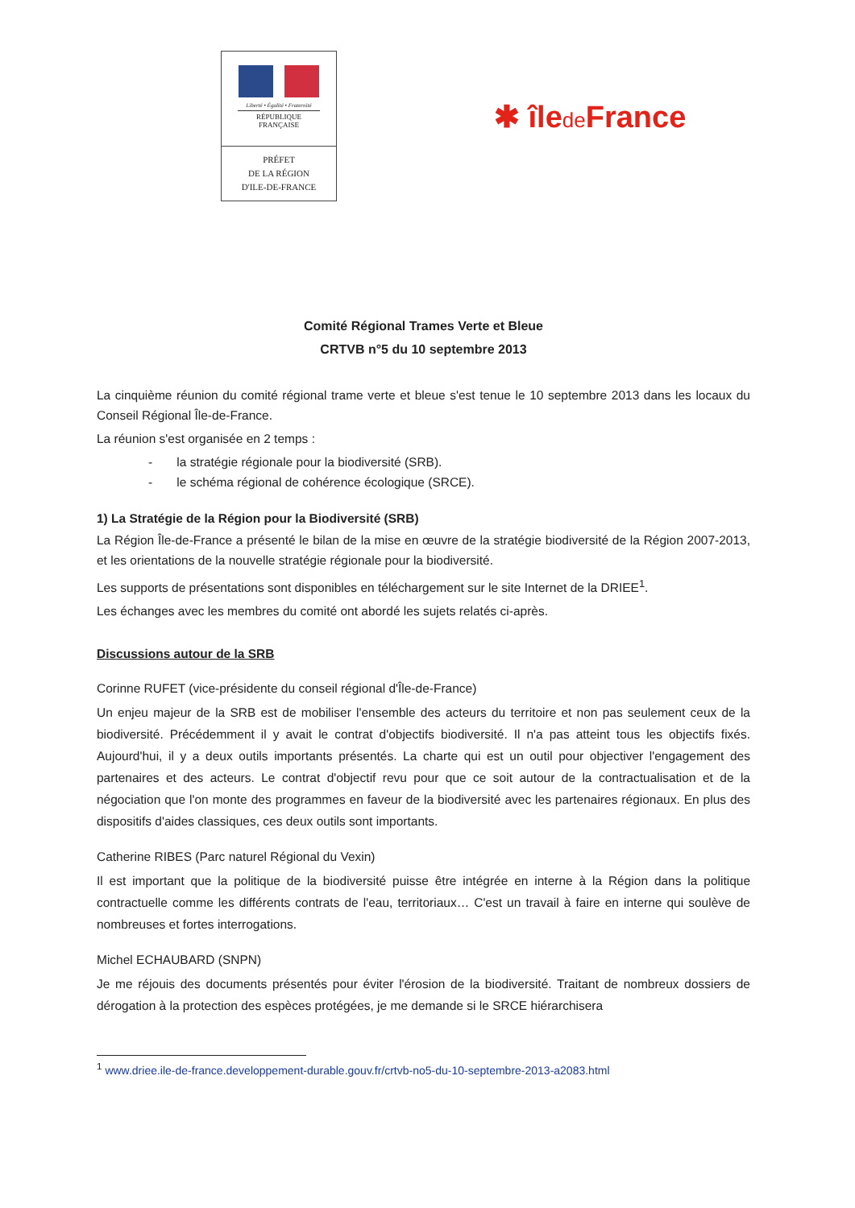Liberté • Égalité • Fraternité
RÉPUBLIQUE FRANÇAISE
PRÉFET
DE LA RÉGION
D'ILE-DE-FRANCE
✱ îlede France
Comité Régional Trames Verte et Bleue
CRTVB n°5 du 10 septembre 2013
La cinquième réunion du comité régional trame verte et bleue s'est tenue le 10 septembre 2013 dans les locaux du Conseil Régional Île-de-France.
La réunion s'est organisée en 2 temps :
- la stratégie régionale pour la biodiversité (SRB).
- le schéma régional de cohérence écologique (SRCE).
1) La Stratégie de la Région pour la Biodiversité (SRB)
La Région Île-de-France a présenté le bilan de la mise en œuvre de la stratégie biodiversité de la Région 2007-2013, et les orientations de la nouvelle stratégie régionale pour la biodiversité.
Les supports de présentations sont disponibles en téléchargement sur le site Internet de la DRIEE<sup>1</sup>.
Les échanges avec les membres du comité ont abordé les sujets relatés ci-après.
Discussions autour de la SRB
Corinne RUFET (vice-présidente du conseil régional d'Île-de-France)
Un enjeu majeur de la SRB est de mobiliser l'ensemble des acteurs du territoire et non pas seulement ceux de la biodiversité. Précédemment il y avait le contrat d'objectifs biodiversité. Il n'a pas atteint tous les objectifs fixés. Aujourd'hui, il y a deux outils importants présentés. La charte qui est un outil pour objectiver l'engagement des partenaires et des acteurs. Le contrat d'objectif revu pour que ce soit autour de la contractualisation et de la négociation que l'on monte des programmes en faveur de la biodiversité avec les partenaires régionaux. En plus des dispositifs d'aides classiques, ces deux outils sont importants.
Catherine RIBES (Parc naturel Régional du Vexin)
Il est important que la politique de la biodiversité puisse être intégrée en interne à la Région dans la politique contractuelle comme les différents contrats de l'eau, territoriaux… C'est un travail à faire en interne qui soulève de nombreuses et fortes interrogations.
Michel ECHAUBARD (SNPN)
Je me réjouis des documents présentés pour éviter l'érosion de la biodiversité. Traitant de nombreux dossiers de dérogation à la protection des espèces protégées, je me demande si le SRCE hiérarchisera
<sup>1</sup> www.driee.ile-de-france.developpement-durable.gouv.fr/crtvb-no5-du-10-septembre-2013-a2083.html